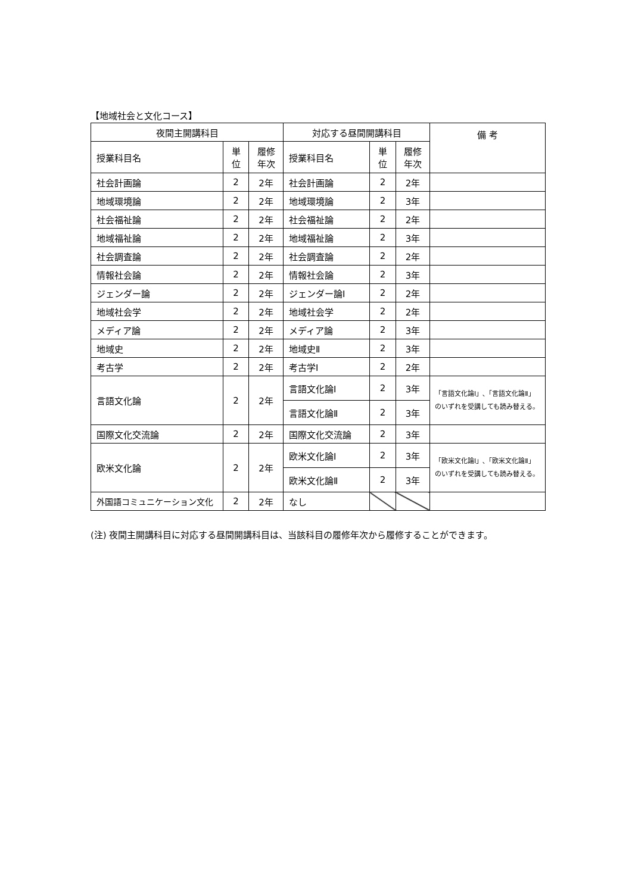【地域社会と文化コース】
| 夜間主開講科目 | | | 対応する昼間開講科目 | | | 備 考 |
| --- | --- | --- | --- | --- | --- | --- |
| 授業科目名 | 単 位 | 履修 年次 | 授業科目名 | 単 位 | 履修 年次 | |
| 社会計画論 | 2 | 2年 | 社会計画論 | 2 | 2年 | |
| 地域環境論 | 2 | 2年 | 地域環境論 | 2 | 3年 | |
| 社会福祉論 | 2 | 2年 | 社会福祉論 | 2 | 2年 | |
| 地域福祉論 | 2 | 2年 | 地域福祉論 | 2 | 3年 | |
| 社会調査論 | 2 | 2年 | 社会調査論 | 2 | 2年 | |
| 情報社会論 | 2 | 2年 | 情報社会論 | 2 | 3年 | |
| ジェンダー論 | 2 | 2年 | ジェンダー論Ⅰ | 2 | 2年 | |
| 地域社会学 | 2 | 2年 | 地域社会学 | 2 | 2年 | |
| メディア論 | 2 | 2年 | メディア論 | 2 | 3年 | |
| 地域史 | 2 | 2年 | 地域史Ⅱ | 2 | 3年 | |
| 考古学 | 2 | 2年 | 考古学Ⅰ | 2 | 2年 | |
| 言語文化論 | 2 | 2年 | 言語文化論Ⅰ | 2 | 3年 | 「言語文化論Ⅰ」､「言語文化論Ⅱ」のいずれを受講しても読み替える。 |
| | | | 言語文化論Ⅱ | 2 | 3年 | |
| 国際文化交流論 | 2 | 2年 | 国際文化交流論 | 2 | 3年 | |
| 欧米文化論 | 2 | 2年 | 欧米文化論Ⅰ | 2 | 3年 | 「欧米文化論Ⅰ」､「欧米文化論Ⅱ」のいずれを受講しても読み替える。 |
| | | | 欧米文化論Ⅱ | 2 | 3年 | |
| 外国語コミュニケーション文化 | 2 | 2年 | なし | | | |
(注) 夜間主開講科目に対応する昼間開講科目は、当該科目の履修年次から履修することができます。